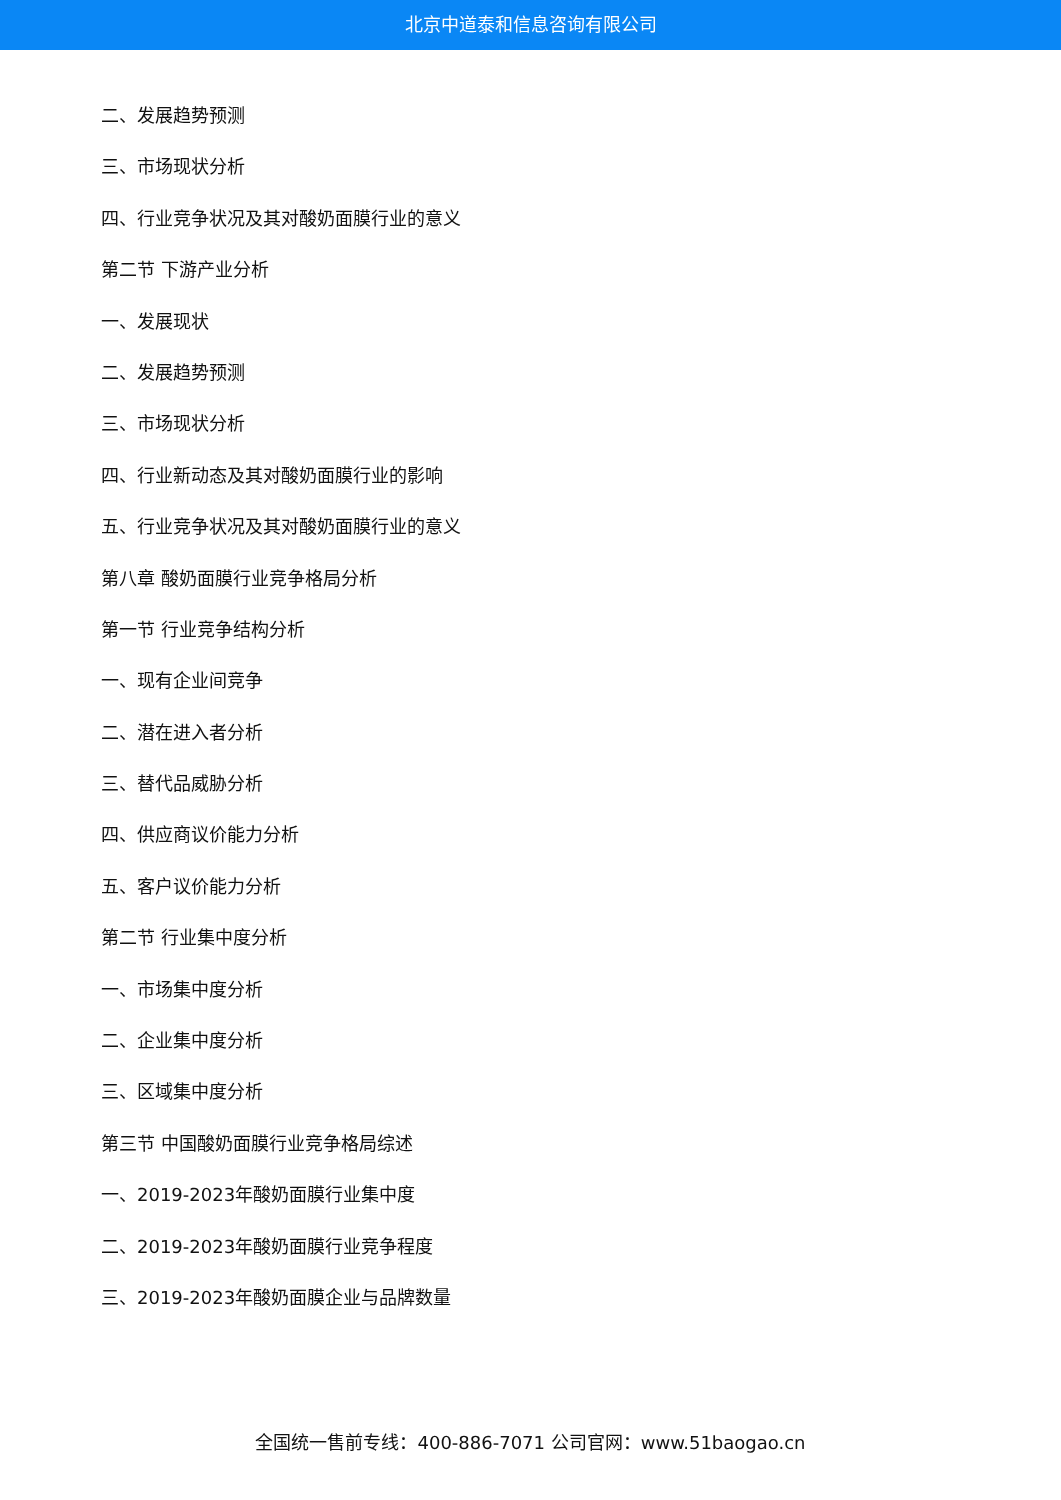北京中道泰和信息咨询有限公司
二、发展趋势预测
三、市场现状分析
四、行业竞争状况及其对酸奶面膜行业的意义
第二节 下游产业分析
一、发展现状
二、发展趋势预测
三、市场现状分析
四、行业新动态及其对酸奶面膜行业的影响
五、行业竞争状况及其对酸奶面膜行业的意义
第八章 酸奶面膜行业竞争格局分析
第一节 行业竞争结构分析
一、现有企业间竞争
二、潜在进入者分析
三、替代品威胁分析
四、供应商议价能力分析
五、客户议价能力分析
第二节 行业集中度分析
一、市场集中度分析
二、企业集中度分析
三、区域集中度分析
第三节 中国酸奶面膜行业竞争格局综述
一、2019-2023年酸奶面膜行业集中度
二、2019-2023年酸奶面膜行业竞争程度
三、2019-2023年酸奶面膜企业与品牌数量
全国统一售前专线：400-886-7071 公司官网：www.51baogao.cn